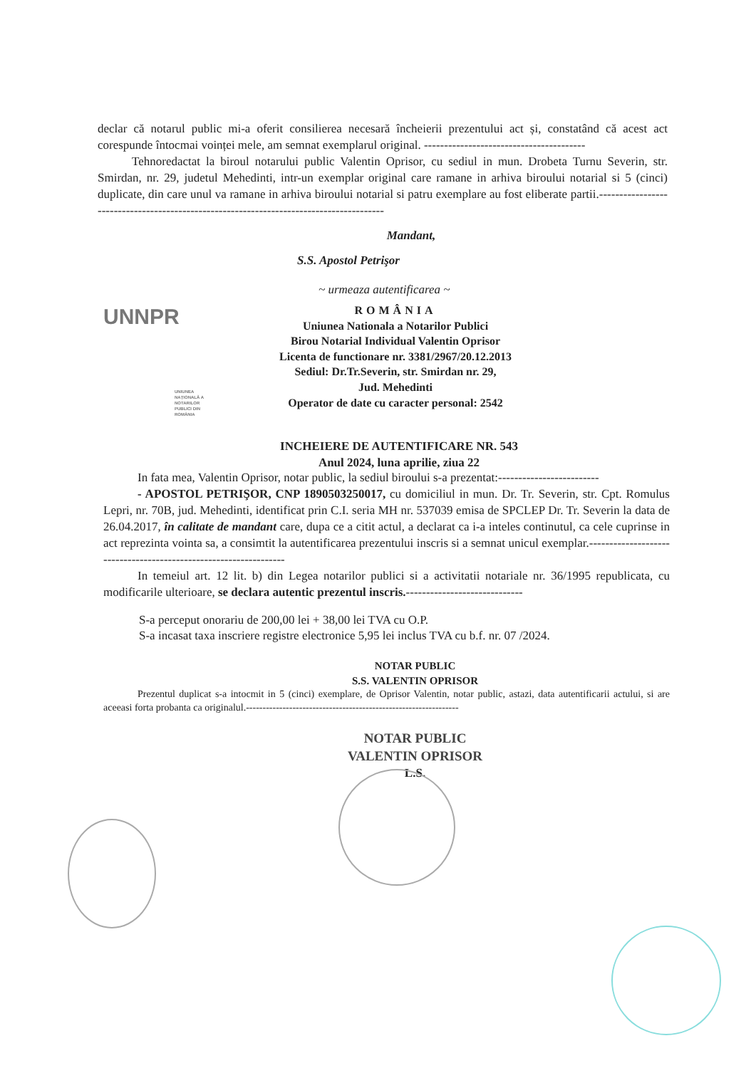declar că notarul public mi-a oferit consilierea necesară încheierii prezentului act și, constatând că acest act corespunde întocmai voinței mele, am semnat exemplarul original. ----------------------------------------
Tehnoredactat la biroul notarului public Valentin Oprisor, cu sediul in mun. Drobeta Turnu Severin, str. Smirdan, nr. 29, judetul Mehedinti, intr-un exemplar original care ramane in arhiva biroului notarial si 5 (cinci) duplicate, din care unul va ramane in arhiva biroului notarial si patru exemplare au fost eliberate partii.----------------------------------------------------------------------------------------
Mandant,
S.S. Apostol Petrişor
~ urmeaza autentificarea ~
UNNPR
UNIUNEA NAȚIONALĂ A NOTARILOR PUBLICI DIN ROMÂNIA
ROMÂNIA
Uniunea Nationala a Notarilor Publici
Birou Notarial Individual Valentin Oprisor
Licenta de functionare nr. 3381/2967/20.12.2013
Sediul: Dr.Tr.Severin, str. Smirdan nr. 29,
Jud. Mehedinti
Operator de date cu caracter personal: 2542
INCHEIERE DE AUTENTIFICARE NR. 543
Anul 2024, luna aprilie, ziua 22
In fata mea, Valentin Oprisor, notar public, la sediul biroului s-a prezentat:-------------------------
- APOSTOL PETRIŞOR, CNP 1890503250017, cu domiciliul in mun. Dr. Tr. Severin, str. Cpt. Romulus Lepri, nr. 70B, jud. Mehedinti, identificat prin C.I. seria MH nr. 537039 emisa de SPCLEP Dr. Tr. Severin la data de 26.04.2017, în calitate de mandant care, dupa ce a citit actul, a declarat ca i-a inteles continutul, ca cele cuprinse in act reprezinta vointa sa, a consimtit la autentificarea prezentului inscris si a semnat unicul exemplar.-----------------------------------------------------------------
In temeiul art. 12 lit. b) din Legea notarilor publici si a activitatii notariale nr. 36/1995 republicata, cu modificarile ulterioare, se declara autentic prezentul inscris.-----------------------------
S-a perceput onorariu de 200,00 lei + 38,00 lei TVA cu O.P.
S-a incasat taxa inscriere registre electronice 5,95 lei inclus TVA cu b.f. nr. 07 /2024.
NOTAR PUBLIC
S.S. VALENTIN OPRISOR
Prezentul duplicat s-a intocmit in 5 (cinci) exemplare, de Oprisor Valentin, notar public, astazi, data autentificarii actului, si are aceeasi forta probanta ca originalul.----------------------------------------------------------------
NOTAR PUBLIC
VALENTIN OPRISOR
L.S.